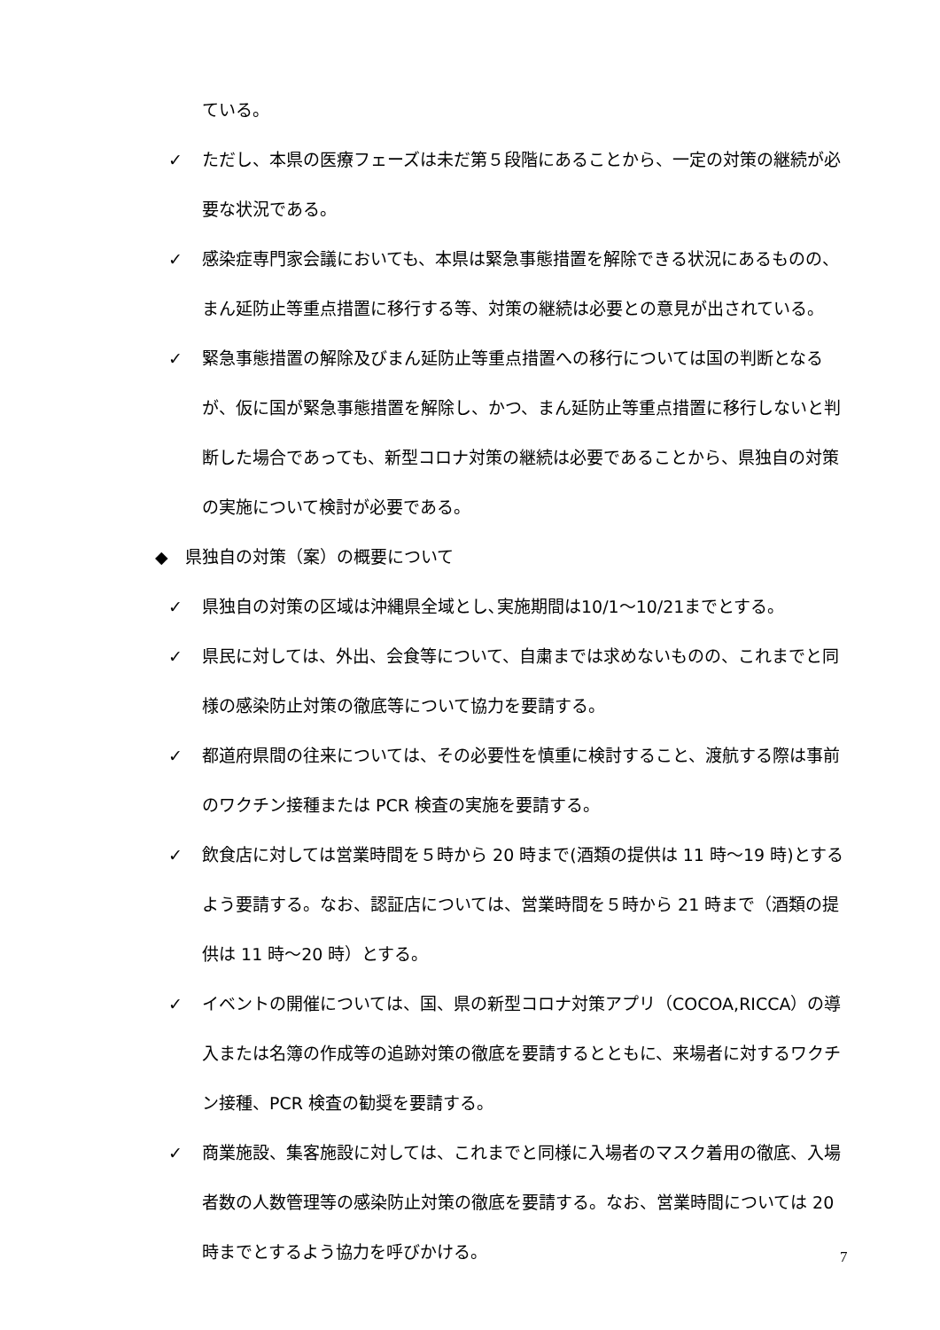ている。
✓ ただし、本県の医療フェーズは未だ第５段階にあることから、一定の対策の継続が必要な状況である。
✓ 感染症専門家会議においても、本県は緊急事態措置を解除できる状況にあるものの、まん延防止等重点措置に移行する等、対策の継続は必要との意見が出されている。
✓ 緊急事態措置の解除及びまん延防止等重点措置への移行については国の判断となるが、仮に国が緊急事態措置を解除し、かつ、まん延防止等重点措置に移行しないと判断した場合であっても、新型コロナ対策の継続は必要であることから、県独自の対策の実施について検討が必要である。
◆　県独自の対策（案）の概要について
✓ 県独自の対策の区域は沖縄県全域とし､実施期間は10/1〜10/21までとする。
✓ 県民に対しては、外出、会食等について、自粛までは求めないものの、これまでと同様の感染防止対策の徹底等について協力を要請する。
✓ 都道府県間の往来については、その必要性を慎重に検討すること、渡航する際は事前のワクチン接種または PCR 検査の実施を要請する。
✓ 飲食店に対しては営業時間を５時から 20 時まで(酒類の提供は 11 時〜19 時)とするよう要請する。なお、認証店については、営業時間を５時から 21 時まで（酒類の提供は 11 時〜20 時）とする。
✓ イベントの開催については、国、県の新型コロナ対策アプリ（COCOA,RICCA）の導入または名簿の作成等の追跡対策の徹底を要請するとともに、来場者に対するワクチン接種、PCR 検査の勧奨を要請する。
✓ 商業施設、集客施設に対しては、これまでと同様に入場者のマスク着用の徹底、入場者数の人数管理等の感染防止対策の徹底を要請する。なお、営業時間については 20 時までとするよう協力を呼びかける。
7